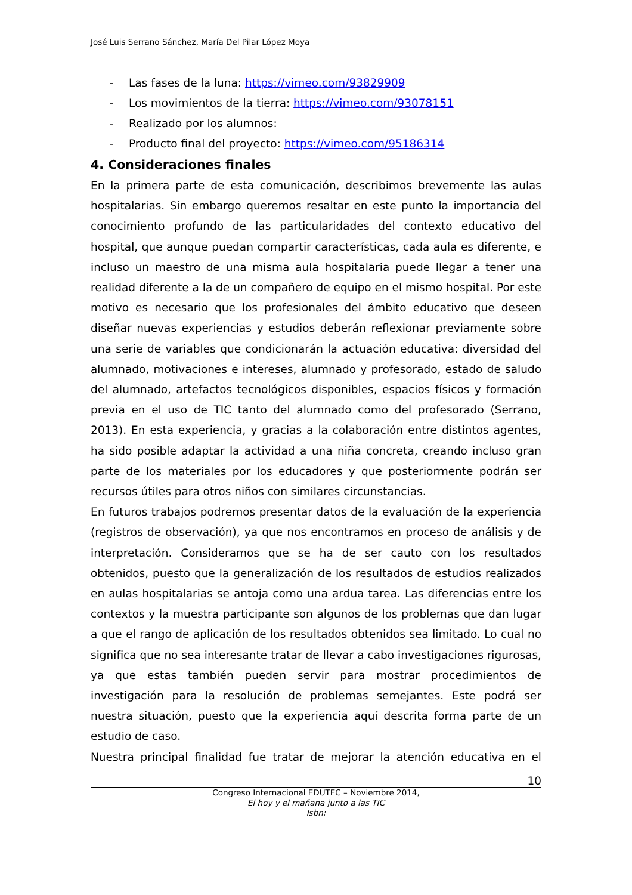José Luis Serrano Sánchez, María Del Pilar López Moya
- Las fases de la luna: https://vimeo.com/93829909
- Los movimientos de la tierra: https://vimeo.com/93078151
- Realizado por los alumnos:
- Producto final del proyecto: https://vimeo.com/95186314
4. Consideraciones finales
En la primera parte de esta comunicación, describimos brevemente las aulas hospitalarias. Sin embargo queremos resaltar en este punto la importancia del conocimiento profundo de las particularidades del contexto educativo del hospital, que aunque puedan compartir características, cada aula es diferente, e incluso un maestro de una misma aula hospitalaria puede llegar a tener una realidad diferente a la de un compañero de equipo en el mismo hospital. Por este motivo es necesario que los profesionales del ámbito educativo que deseen diseñar nuevas experiencias y estudios deberán reflexionar previamente sobre una serie de variables que condicionarán la actuación educativa: diversidad del alumnado, motivaciones e intereses, alumnado y profesorado, estado de saludo del alumnado, artefactos tecnológicos disponibles, espacios físicos y formación previa en el uso de TIC tanto del alumnado como del profesorado (Serrano, 2013). En esta experiencia, y gracias a la colaboración entre distintos agentes, ha sido posible adaptar la actividad a una niña concreta, creando incluso gran parte de los materiales por los educadores y que posteriormente podrán ser recursos útiles para otros niños con similares circunstancias.
En futuros trabajos podremos presentar datos de la evaluación de la experiencia (registros de observación), ya que nos encontramos en proceso de análisis y de interpretación. Consideramos que se ha de ser cauto con los resultados obtenidos, puesto que la generalización de los resultados de estudios realizados en aulas hospitalarias se antoja como una ardua tarea. Las diferencias entre los contextos y la muestra participante son algunos de los problemas que dan lugar a que el rango de aplicación de los resultados obtenidos sea limitado. Lo cual no significa que no sea interesante tratar de llevar a cabo investigaciones rigurosas, ya que estas también pueden servir para mostrar procedimientos de investigación para la resolución de problemas semejantes. Este podrá ser nuestra situación, puesto que la experiencia aquí descrita forma parte de un estudio de caso.
Nuestra principal finalidad fue tratar de mejorar la atención educativa en el
10
Congreso Internacional EDUTEC – Noviembre 2014,
El hoy y el mañana junto a las TIC
Isbn: